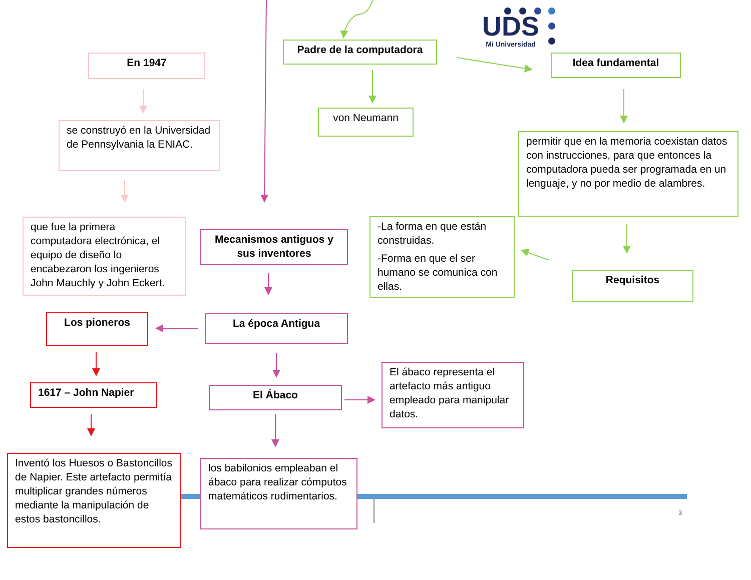En 1947
Padre de la computadora
UDS
Mi Universidad
Idea fundamental
se construyó en la Universidad de Pennsylvania la ENIAC.
von Neumann
permitir que en la memoria coexistan datos con instrucciones, para que entonces la computadora pueda ser programada en un lenguaje, y no por medio de alambres.
que fue la primera computadora electrónica, el equipo de diseño lo encabezaron los ingenieros John Mauchly y John Eckert.
Mecanismos antiguos y sus inventores
-La forma en que están construidas.
-Forma en que el ser humano se comunica con ellas.
Requisitos
Los pioneros
La época Antigua
1617 – John Napier
El Ábaco
El ábaco representa el artefacto más antiguo empleado para manipular datos.
Inventó los Huesos o Bastoncillos de Napier. Este artefacto permitía multiplicar grandes números mediante la manipulación de estos bastoncillos.
los babilonios empleaban el ábaco para realizar cómputos matemáticos rudimentarios.
3